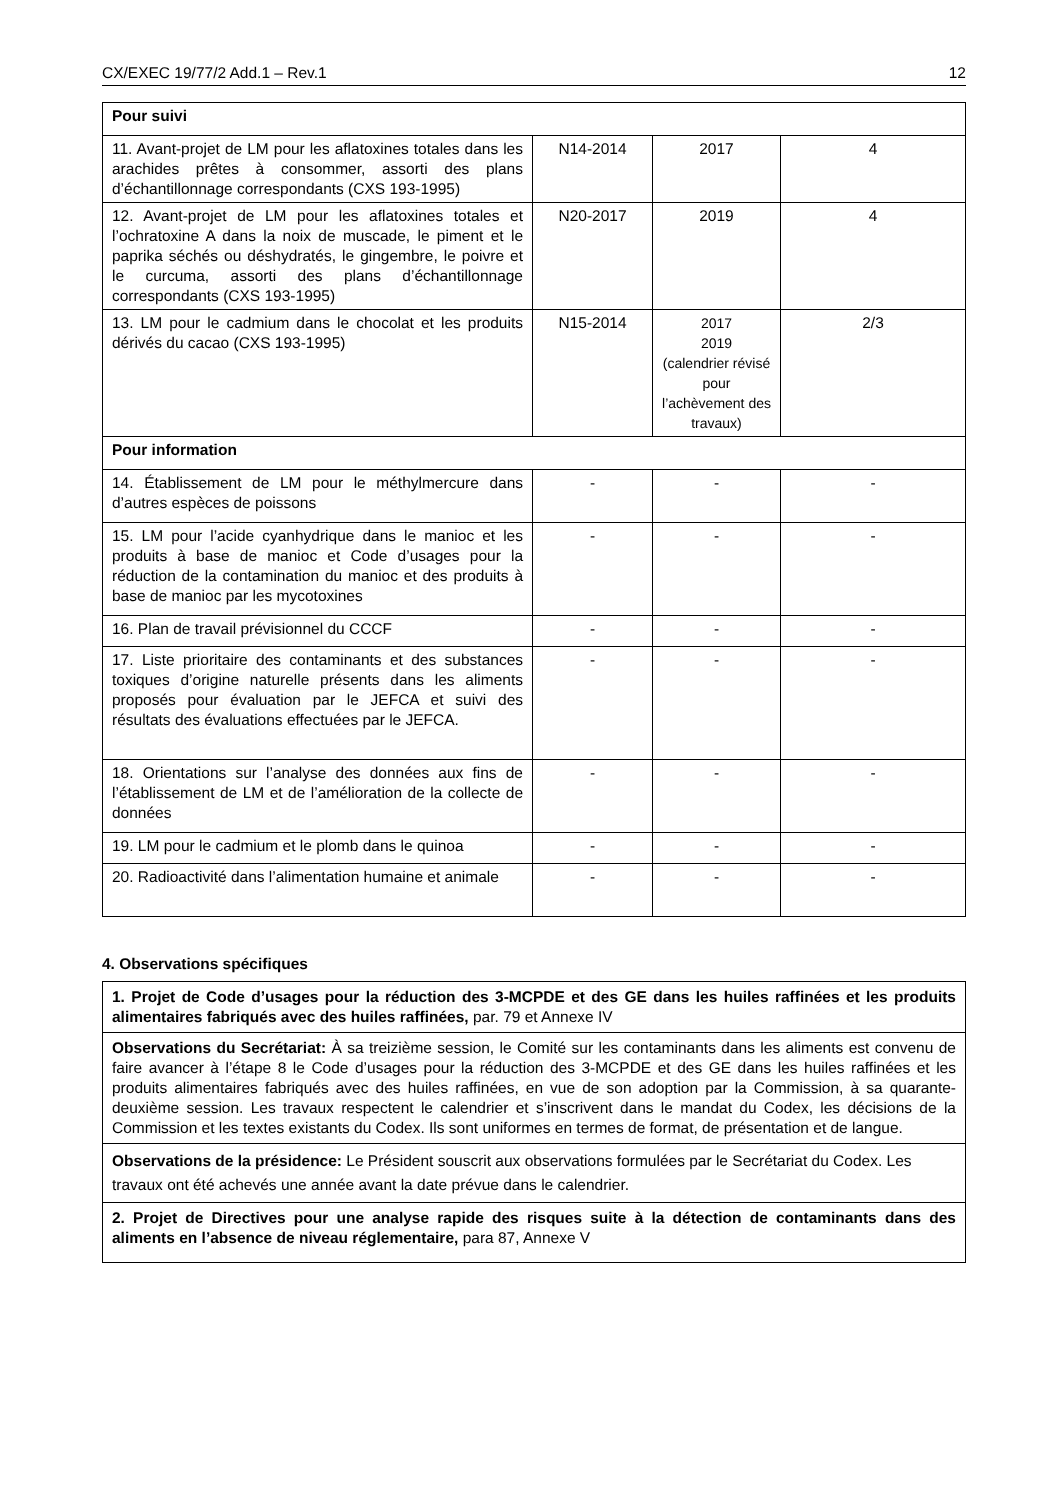CX/EXEC 19/77/2 Add.1 – Rev.1 12
| Pour suivi | | | |
| 11. Avant-projet de LM pour les aflatoxines totales dans les arachides prêtes à consommer, assorti des plans d’échantillonnage correspondants (CXS 193-1995) | N14-2014 | 2017 | 4 |
| 12. Avant-projet de LM pour les aflatoxines totales et l’ochratoxine A dans la noix de muscade, le piment et le paprika séchés ou déshydratés, le gingembre, le poivre et le curcuma, assorti des plans d’échantillonnage correspondants (CXS 193-1995) | N20-2017 | 2019 | 4 |
| 13. LM pour le cadmium dans le chocolat et les produits dérivés du cacao (CXS 193-1995) | N15-2014 | 2017 2019 (calendrier révisé pour l’achèvement des travaux) | 2/3 |
| Pour information | | | |
| 14. Établissement de LM pour le méthylmercure dans d’autres espèces de poissons | - | - | - |
| 15. LM pour l’acide cyanhydrique dans le manioc et les produits à base de manioc et Code d’usages pour la réduction de la contamination du manioc et des produits à base de manioc par les mycotoxines | - | - | - |
| 16. Plan de travail prévisionnel du CCCF | - | - | - |
| 17. Liste prioritaire des contaminants et des substances toxiques d’origine naturelle présents dans les aliments proposés pour évaluation par le JEFCA et suivi des résultats des évaluations effectuées par le JEFCA. | - | - | - |
| 18. Orientations sur l’analyse des données aux fins de l’établissement de LM et de l’amélioration de la collecte de données | - | - | - |
| 19. LM pour le cadmium et le plomb dans le quinoa | - | - | - |
| 20. Radioactivité dans l’alimentation humaine et animale | - | - | - |
4. Observations spécifiques
| 1. Projet de Code d’usages pour la réduction des 3-MCPDE et des GE dans les huiles raffinées et les produits alimentaires fabriqués avec des huiles raffinées, par. 79 et Annexe IV |
| Observations du Secrétariat: À sa treizième session, le Comité sur les contaminants dans les aliments est convenu de faire avancer à l’étape 8 le Code d’usages pour la réduction des 3-MCPDE et des GE dans les huiles raffinées et les produits alimentaires fabriqués avec des huiles raffinées, en vue de son adoption par la Commission, à sa quarante-deuxième session. Les travaux respectent le calendrier et s’inscrivent dans le mandat du Codex, les décisions de la Commission et les textes existants du Codex. Ils sont uniformes en termes de format, de présentation et de langue. |
| Observations de la présidence: Le Président souscrit aux observations formulées par le Secrétariat du Codex. Les travaux ont été achevés une année avant la date prévue dans le calendrier. |
| 2. Projet de Directives pour une analyse rapide des risques suite à la détection de contaminants dans des aliments en l’absence de niveau réglementaire, para 87, Annexe V |